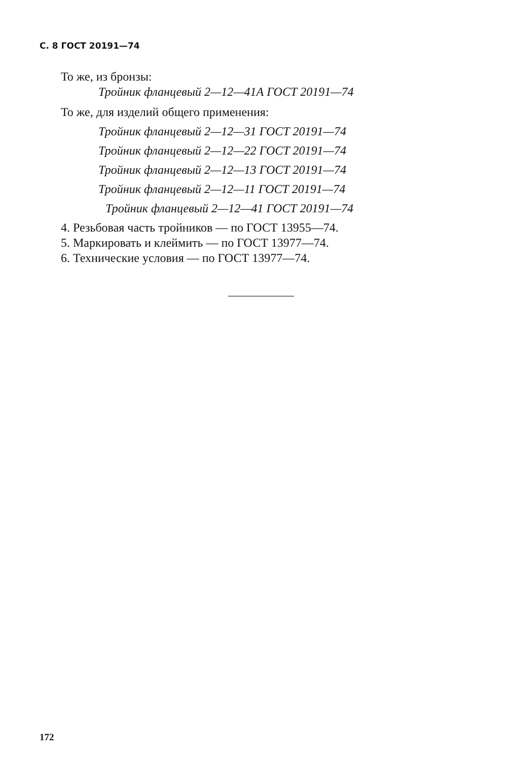С. 8 ГОСТ 20191—74
То же, из бронзы:
Тройник фланцевый 2—12—41А ГОСТ 20191—74
То же, для изделий общего применения:
Тройник фланцевый 2—12—31 ГОСТ 20191—74
Тройник фланцевый 2—12—22 ГОСТ 20191—74
Тройник фланцевый 2—12—13 ГОСТ 20191—74
Тройник фланцевый 2—12—11 ГОСТ 20191—74
Тройник фланцевый 2—12—41 ГОСТ 20191—74
4. Резьбовая часть тройников — по ГОСТ 13955—74.
5. Маркировать и клеймить — по ГОСТ 13977—74.
6. Технические условия — по ГОСТ 13977—74.
172